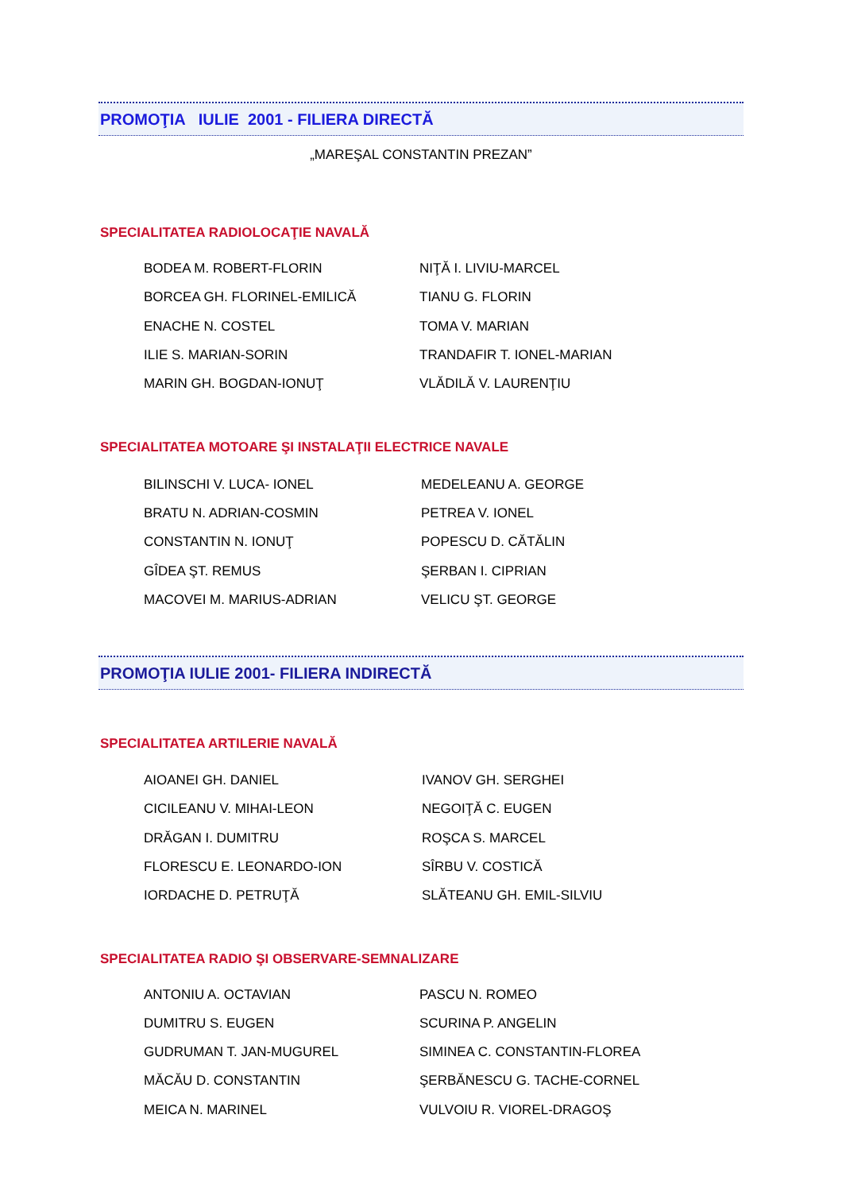PROMOŢIA IULIE 2001 - FILIERA DIRECTĂ
„MAREŞAL CONSTANTIN PREZAN”
SPECIALITATEA RADIOLOCAŢIE NAVALĂ
| BODEA M. ROBERT-FLORIN | NIŢĂ I. LIVIU-MARCEL |
| BORCEA GH. FLORINEL-EMILICĂ | TIANU G. FLORIN |
| ENACHE N. COSTEL | TOMA V. MARIAN |
| ILIE S. MARIAN-SORIN | TRANDAFIR T. IONEL-MARIAN |
| MARIN GH. BOGDAN-IONUŢ | VLĂDILĂ V. LAURENŢIU |
SPECIALITATEA MOTOARE ŞI INSTALAŢII ELECTRICE NAVALE
| BILINSCHI V. LUCA- IONEL | MEDELEANU A. GEORGE |
| BRATU N. ADRIAN-COSMIN | PETREA V. IONEL |
| CONSTANTIN N. IONUŢ | POPESCU D. CĂTĂLIN |
| GÎDEA ŞT. REMUS | ŞERBAN I. CIPRIAN |
| MACOVEI M. MARIUS-ADRIAN | VELICU ŞT. GEORGE |
PROMOŢIA IULIE 2001- FILIERA INDIRECTĂ
SPECIALITATEA ARTILERIE NAVALĂ
| AIOANEI GH. DANIEL | IVANOV GH. SERGHEI |
| CICILEANU V. MIHAI-LEON | NEGOIŢĂ C. EUGEN |
| DRĂGAN I. DUMITRU | ROŞCA S. MARCEL |
| FLORESCU E. LEONARDO-ION | SÎRBU V. COSTICĂ |
| IORDACHE D. PETRUŢĂ | SLĂTEANU GH. EMIL-SILVIU |
SPECIALITATEA RADIO ŞI OBSERVARE-SEMNALIZARE
| ANTONIU A. OCTAVIAN | PASCU N. ROMEO |
| DUMITRU S. EUGEN | SCURINA P. ANGELIN |
| GUDRUMAN T. JAN-MUGUREL | SIMINEA C. CONSTANTIN-FLOREA |
| MĂCĂU D. CONSTANTIN | ŞERBĂNESCU G. TACHE-CORNEL |
| MEICA N. MARINEL | VULVOIU R. VIOREL-DRAGOŞ |